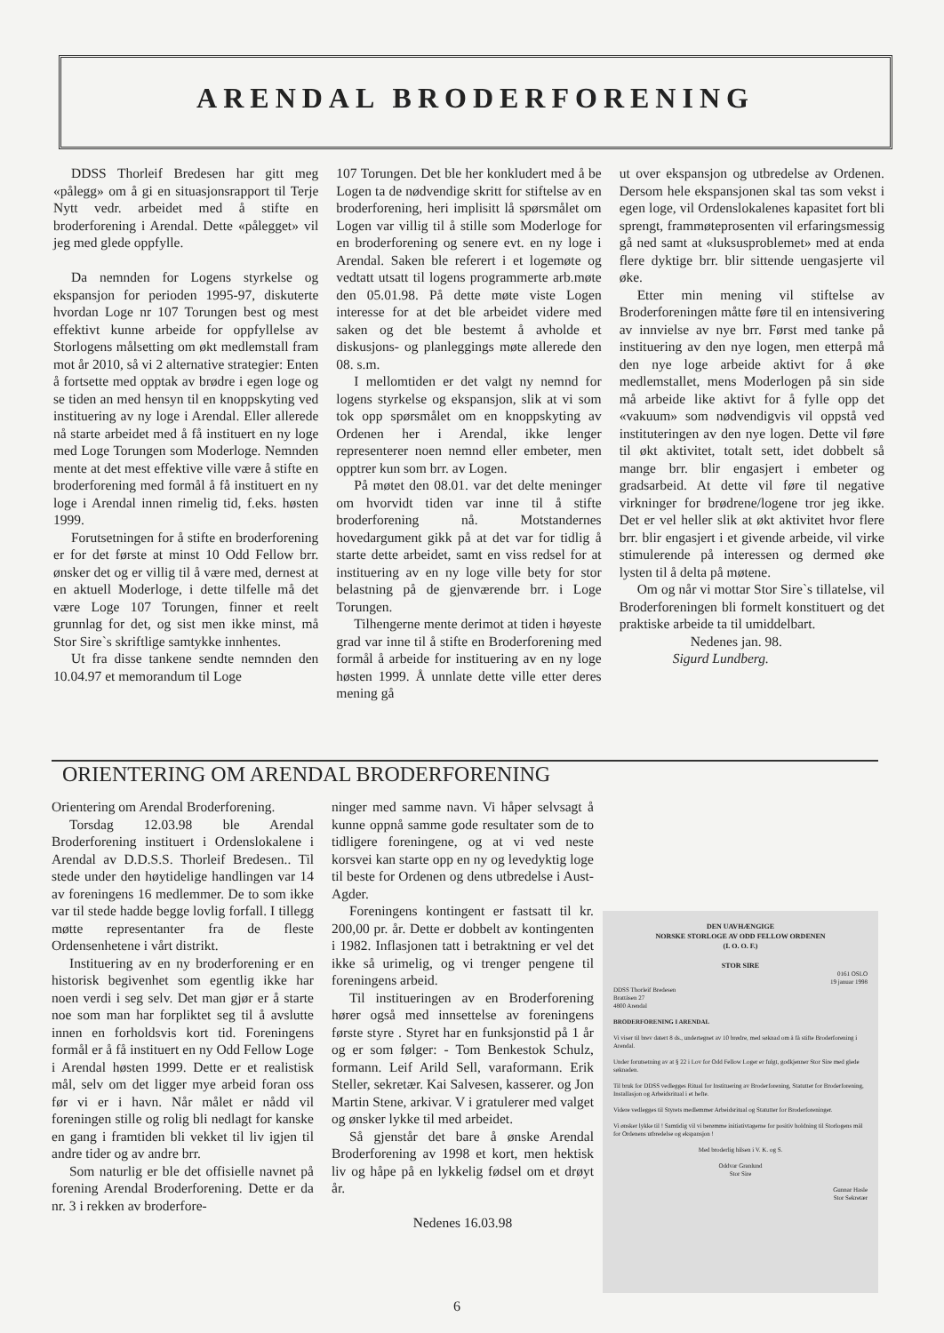ARENDAL BRODERFORENING
DDSS Thorleif Bredesen har gitt meg «pålegg» om å gi en situasjonsrapport til Terje Nytt vedr. arbeidet med å stifte en broderforening i Arendal. Dette «pålegget» vil jeg med glede oppfylle.
Da nemnden for Logens styrkelse og ekspansjon for perioden 1995-97, diskuterte hvordan Loge nr 107 Torungen best og mest effektivt kunne arbeide for oppfyllelse av Storlogens målsetting om økt medlemstall fram mot år 2010, så vi 2 alternative strategier: Enten å fortsette med opptak av brødre i egen loge og se tiden an med hensyn til en knoppskyting ved instituering av ny loge i Arendal. Eller allerede nå starte arbeidet med å få instituert en ny loge med Loge Torungen som Moderloge. Nemnden mente at det mest effektive ville være å stifte en broderforening med formål å få instituert en ny loge i Arendal innen rimelig tid, f.eks. høsten 1999.
Forutsetningen for å stifte en broderforening er for det første at minst 10 Odd Fellow brr. ønsker det og er villig til å være med, dernest at en aktuell Moderloge, i dette tilfelle må det være Loge 107 Torungen, finner et reelt grunnlag for det, og sist men ikke minst, må Stor Sire`s skriftlige samtykke innhentes.
Ut fra disse tankene sendte nemnden den 10.04.97 et memorandum til Loge
107 Torungen. Det ble her konkludert med å be Logen ta de nødvendige skritt for stiftelse av en broderforening, heri implisitt lå spørsmålet om Logen var villig til å stille som Moderloge for en broderforening og senere evt. en ny loge i Arendal. Saken ble referert i et logemøte og vedtatt utsatt til logens programmerte arb.møte den 05.01.98. På dette møte viste Logen interesse for at det ble arbeidet videre med saken og det ble bestemt å avholde et diskusjons- og planleggings møte allerede den 08. s.m.
I mellomtiden er det valgt ny nemnd for logens styrkelse og ekspansjon, slik at vi som tok opp spørsmålet om en knoppskyting av Ordenen her i Arendal, ikke lenger representerer noen nemnd eller embeter, men opptrer kun som brr. av Logen.
På møtet den 08.01. var det delte meninger om hvorvidt tiden var inne til å stifte broderforening nå. Motstandernes hovedargument gikk på at det var for tidlig å starte dette arbeidet, samt en viss redsel for at instituering av en ny loge ville bety for stor belastning på de gjenværende brr. i Loge Torungen.
Tilhengerne mente derimot at tiden i høyeste grad var inne til å stifte en Broderforening med formål å arbeide for instituering av en ny loge høsten 1999. Å unnlate dette ville etter deres mening gå
ut over ekspansjon og utbredelse av Ordenen. Dersom hele ekspansjonen skal tas som vekst i egen loge, vil Ordenslokalenes kapasitet fort bli sprengt, frammøteprosenten vil erfaringsmessig gå ned samt at «luksusproblemet» med at enda flere dyktige brr. blir sittende uengasjerte vil øke.
Etter min mening vil stiftelse av Broderforeningen måtte føre til en intensivering av innvielse av nye brr. Først med tanke på instituering av den nye logen, men etterpå må den nye loge arbeide aktivt for å øke medlemstallet, mens Moderlogen på sin side må arbeide like aktivt for å fylle opp det «vakuum» som nødvendigvis vil oppstå ved instituteringen av den nye logen. Dette vil føre til økt aktivitet, totalt sett, idet dobbelt så mange brr. blir engasjert i embeter og gradsarbeid. At dette vil føre til negative virkninger for brødrene/logene tror jeg ikke. Det er vel heller slik at økt aktivitet hvor flere brr. blir engasjert i et givende arbeide, vil virke stimulerende på interessen og dermed øke lysten til å delta på møtene.
Om og når vi mottar Stor Sire`s tillatelse, vil Broderforeningen bli formelt konstituert og det praktiske arbeide ta til umiddelbart.
Nedenes jan. 98.
Sigurd Lundberg.
ORIENTERING OM ARENDAL BRODERFORENING
Orientering om Arendal Broderforening.
Torsdag 12.03.98 ble Arendal Broderforening instituert i Ordenslokalene i Arendal av D.D.S.S. Thorleif Bredesen.. Til stede under den høytidelige handlingen var 14 av foreningens 16 medlemmer. De to som ikke var til stede hadde begge lovlig forfall. I tillegg møtte representanter fra de fleste Ordensenhetene i vårt distrikt.
Instituering av en ny broderforening er en historisk begivenhet som egentlig ikke har noen verdi i seg selv. Det man gjør er å starte noe som man har forpliktet seg til å avslutte innen en forholdsvis kort tid. Foreningens formål er å få instituert en ny Odd Fellow Loge i Arendal høsten 1999. Dette er et realistisk mål, selv om det ligger mye arbeid foran oss før vi er i havn. Når målet er nådd vil foreningen stille og rolig bli nedlagt for kanske en gang i framtiden bli vekket til liv igjen til andre tider og av andre brr.
Som naturlig er ble det offisielle navnet på forening Arendal Broderforening. Dette er da nr. 3 i rekken av broderfore-
ninger med samme navn. Vi håper selvsagt å kunne oppnå samme gode resultater som de to tidligere foreningene, og at vi ved neste korsvei kan starte opp en ny og levedyktig loge til beste for Ordenen og dens utbredelse i Aust-Agder.
Foreningens kontingent er fastsatt til kr. 200,00 pr. år. Dette er dobbelt av kontingenten i 1982. Inflasjonen tatt i betraktning er vel det ikke så urimelig, og vi trenger pengene til foreningens arbeid.
Til institueringen av en Broderforening hører også med innsettelse av foreningens første styre . Styret har en funksjonstid på 1 år og er som følger: - Tom Benkestok Schulz, formann. Leif Arild Sell, varaformann. Erik Steller, sekretær. Kai Salvesen, kasserer. og Jon Martin Stene, arkivar. V i gratulerer med valget og ønsker lykke til med arbeidet.
Så gjenstår det bare å ønske Arendal Broderforening av 1998 et kort, men hektisk liv og håpe på en lykkelig fødsel om et drøyt år.
Nedenes 16.03.98
DEN UAVHÆNGIGE
NORSKE STORLOGE AV ODD FELLOW ORDENEN
(I. O. O. F.)
STOR SIRE
0161 OSLO
19 januar 1998
DDSS Thorleif Bredesen
Brattåsen 27
4800 Arendal
BRODERFORENING I ARENDAL
Vi viser til brev datert 8 ds., undertegnet av 10 brødre, med søknad om å få stifte Broderforening i Arendal.
Under forutsetning av at § 22 i Lov for Odd Fellow Loger er fulgt, godkjenner Stor Sire med glede søknaden.
Til bruk for DDSS vedlegges Ritual for Instituering av Broderforening, Statutter for Broderforening, Installasjon og Arbeidsritual i et hefte.
Videre vedlegges til Styrets medlemmer Arbeidsritual og Statutter for Broderforeninger.
Vi ønsker lykke til ! Samtidig vil vi berømme initiativtagerne for positiv holdning til Storlogens mål for Ordenens utbredelse og ekspansjon !
Med broderlig hilsen i V. K. og S.
Oddvar Granlund
Stor Sire
Gunnar Hasle
Stor Sekretær
6